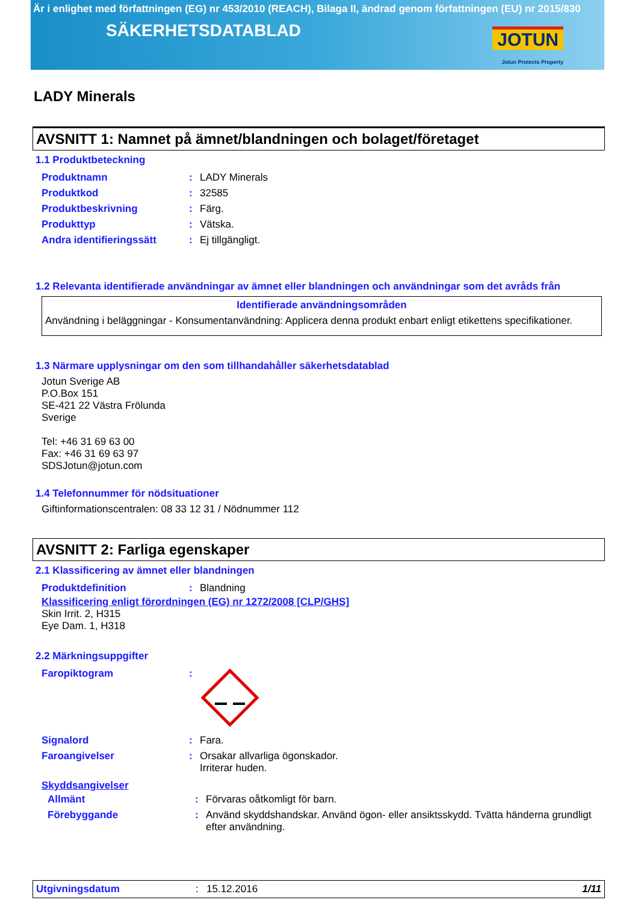Är i enlighet med författningen (EG) nr 453/2010 (REACH), Bilaga II, ändrad genom författningen (EU) nr 2015/830
SÄKERHETSDATABLAD
JOTUN
Jotun Protects Property
LADY Minerals
AVSNITT 1: Namnet på ämnet/blandningen och bolaget/företaget
1.1 Produktbeteckning
| Produktnamn | : | LADY Minerals |
| Produktkod | : | 32585 |
| Produktbeskrivning | : | Färg. |
| Produkttyp | : | Vätska. |
| Andra identifieringssätt | : | Ej tillgängligt. |
1.2 Relevanta identifierade användningar av ämnet eller blandningen och användningar som det avråds från
Identifierade användningsområden
Användning i beläggningar - Konsumentanvändning: Applicera denna produkt enbart enligt etikettens specifikationer.
1.3 Närmare upplysningar om den som tillhandahåller säkerhetsdatablad
Jotun Sverige AB
P.O.Box 151
SE-421 22 Västra Frölunda
Sverige
Tel: +46 31 69 63 00
Fax: +46 31 69 63 97
SDSJotun@jotun.com
1.4 Telefonnummer för nödsituationer
Giftinformationscentralen: 08 33 12 31 / Nödnummer 112
AVSNITT 2: Farliga egenskaper
2.1 Klassificering av ämnet eller blandningen
| Produktdefinition | : | Blandning |
Klassificering enligt förordningen (EG) nr 1272/2008 [CLP/GHS]
Skin Irrit. 2, H315
Eye Dam. 1, H318
2.2 Märkningsuppgifter
| Faropiktogram | : | |
| Signalord | : | Fara. |
| Faroangivelser | : | Orsakar allvarliga ögonskador. Irriterar huden. |
Skyddsangivelser
| Allmänt | : | Förvaras oåtkomligt för barn. |
| Förebyggande | : | Använd skyddshandskar. Använd ögon- eller ansiktsskydd. Tvätta händerna grundligt efter användning. |
Utgivningsdatum: 15.12.2016 1/11